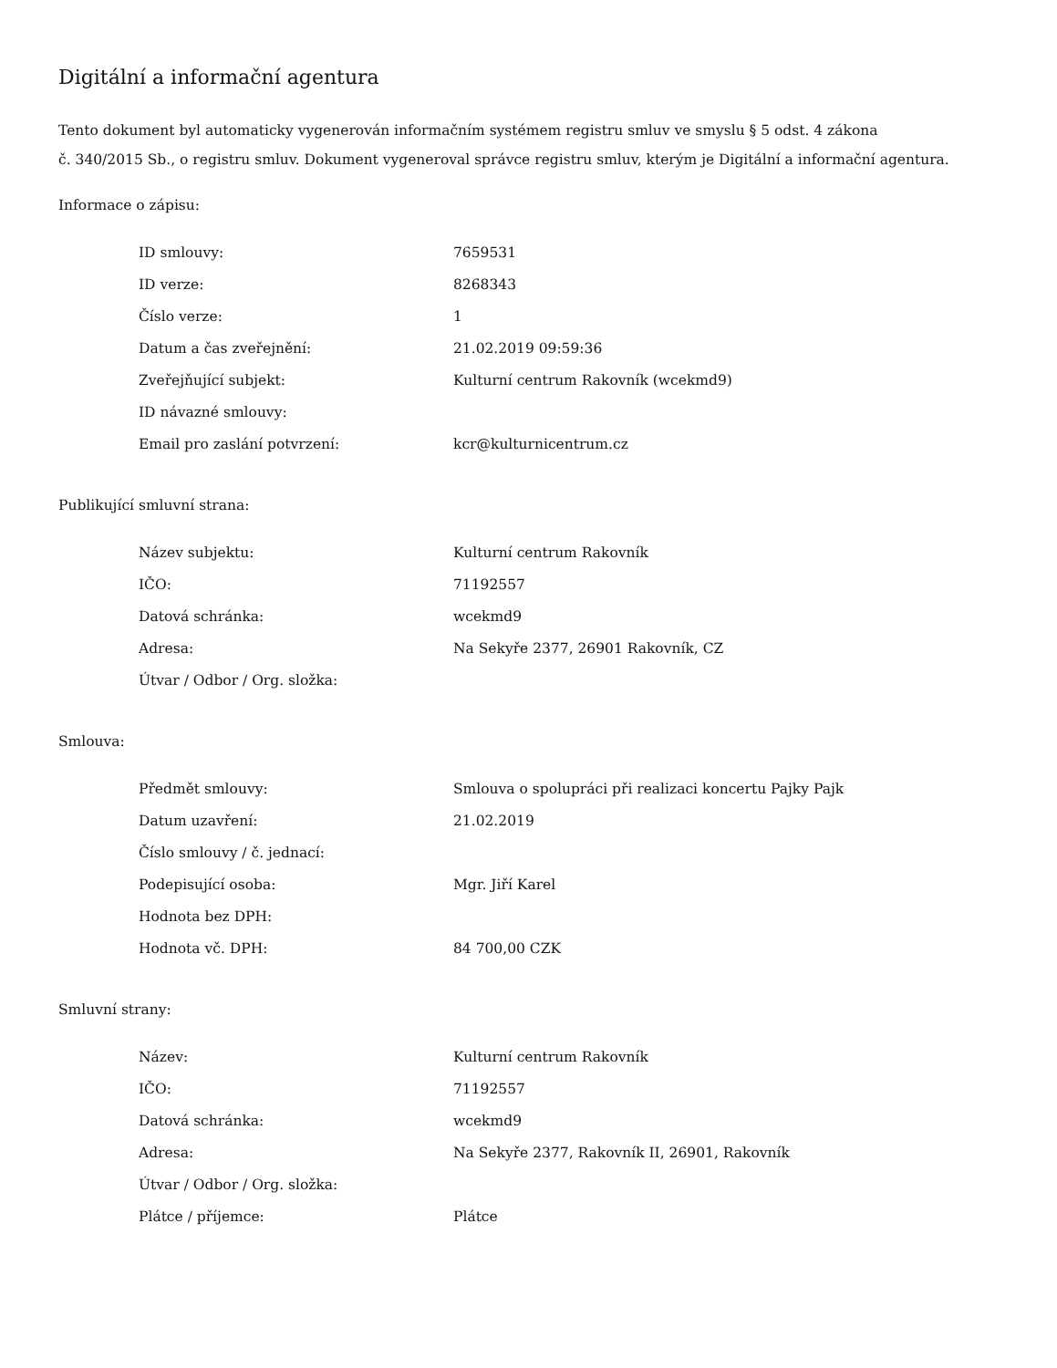Digitální a informační agentura
Tento dokument byl automaticky vygenerován informačním systémem registru smluv ve smyslu § 5 odst. 4 zákona
č. 340/2015 Sb., o registru smluv. Dokument vygeneroval správce registru smluv, kterým je Digitální a informační agentura.
Informace o zápisu:
| ID smlouvy: | 7659531 |
| ID verze: | 8268343 |
| Číslo verze: | 1 |
| Datum a čas zveřejnění: | 21.02.2019 09:59:36 |
| Zveřejňující subjekt: | Kulturní centrum Rakovník (wcekmd9) |
| ID návazné smlouvy: | |
| Email pro zaslání potvrzení: | kcr@kulturnicentrum.cz |
Publikující smluvní strana:
| Název subjektu: | Kulturní centrum Rakovník |
| IČO: | 71192557 |
| Datová schránka: | wcekmd9 |
| Adresa: | Na Sekyře 2377, 26901 Rakovník, CZ |
| Útvar / Odbor / Org. složka: | |
Smlouva:
| Předmět smlouvy: | Smlouva o spolupráci při realizaci koncertu Pajky Pajk |
| Datum uzavření: | 21.02.2019 |
| Číslo smlouvy / č. jednací: | |
| Podepisující osoba: | Mgr. Jiří Karel |
| Hodnota bez DPH: | |
| Hodnota vč. DPH: | 84 700,00 CZK |
Smluvní strany:
| Název: | Kulturní centrum Rakovník |
| IČO: | 71192557 |
| Datová schránka: | wcekmd9 |
| Adresa: | Na Sekyře 2377, Rakovník II, 26901, Rakovník |
| Útvar / Odbor / Org. složka: | |
| Plátce / příjemce: | Plátce |